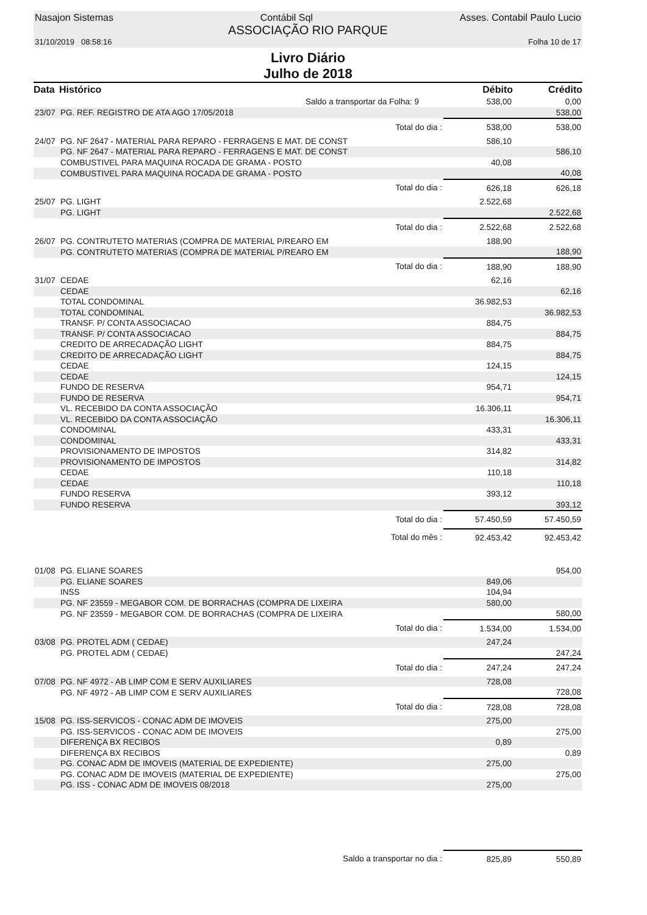Nasajon Sistemas Contábil Sql Asses. Contabil Paulo Lucio
ASSOCIAÇÃO RIO PARQUE
31/10/2019 08:58:16 Folha 10 de 17
Livro Diário
Julho de 2018
| Data | Histórico | Débito | Crédito |
| --- | --- | --- | --- |
| | Saldo a transportar da Folha: 9 | 538,00 | 0,00 |
| 23/07 | PG. REF. REGISTRO DE ATA AGO 17/05/2018 | | 538,00 |
| | Total do dia : | 538,00 | 538,00 |
| 24/07 | PG. NF 2647 - MATERIAL PARA REPARO - FERRAGENS E MAT. DE CONST | 586,10 | |
| | PG. NF 2647 - MATERIAL PARA REPARO - FERRAGENS E MAT. DE CONST | | 586,10 |
| | COMBUSTIVEL PARA MAQUINA ROCADA DE GRAMA - POSTO | 40,08 | |
| | COMBUSTIVEL PARA MAQUINA ROCADA DE GRAMA - POSTO | | 40,08 |
| | Total do dia : | 626,18 | 626,18 |
| 25/07 | PG. LIGHT | 2.522,68 | |
| | PG. LIGHT | | 2.522,68 |
| | Total do dia : | 2.522,68 | 2.522,68 |
| 26/07 | PG. CONTRUTETO MATERIAS (COMPRA DE MATERIAL P/REARO EM | 188,90 | |
| | PG. CONTRUTETO MATERIAS (COMPRA DE MATERIAL P/REARO EM | | 188,90 |
| | Total do dia : | 188,90 | 188,90 |
| 31/07 | CEDAE | 62,16 | |
| | CEDAE | | 62,16 |
| | TOTAL CONDOMINAL | 36.982,53 | |
| | TOTAL CONDOMINAL | | 36.982,53 |
| | TRANSF. P/ CONTA ASSOCIACAO | 884,75 | |
| | TRANSF. P/ CONTA ASSOCIACAO | | 884,75 |
| | CREDITO DE ARRECADAÇÃO LIGHT | 884,75 | |
| | CREDITO DE ARRECADAÇÃO LIGHT | | 884,75 |
| | CEDAE | 124,15 | |
| | CEDAE | | 124,15 |
| | FUNDO DE RESERVA | 954,71 | |
| | FUNDO DE RESERVA | | 954,71 |
| | VL. RECEBIDO DA CONTA ASSOCIAÇÃO | 16.306,11 | |
| | VL. RECEBIDO DA CONTA ASSOCIAÇÃO | | 16.306,11 |
| | CONDOMINAL | 433,31 | |
| | CONDOMINAL | | 433,31 |
| | PROVISIONAMENTO DE IMPOSTOS | 314,82 | |
| | PROVISIONAMENTO DE IMPOSTOS | | 314,82 |
| | CEDAE | 110,18 | |
| | CEDAE | | 110,18 |
| | FUNDO RESERVA | 393,12 | |
| | FUNDO RESERVA | | 393,12 |
| | Total do dia : | 57.450,59 | 57.450,59 |
| | Total do mês : | 92.453,42 | 92.453,42 |
| 01/08 | PG. ELIANE SOARES | | 954,00 |
| | PG. ELIANE SOARES | 849,06 | |
| | INSS | 104,94 | |
| | PG. NF 23559 - MEGABOR COM. DE BORRACHAS (COMPRA DE LIXEIRA | 580,00 | |
| | PG. NF 23559 - MEGABOR COM. DE BORRACHAS (COMPRA DE LIXEIRA | | 580,00 |
| | Total do dia : | 1.534,00 | 1.534,00 |
| 03/08 | PG. PROTEL ADM ( CEDAE) | 247,24 | |
| | PG. PROTEL ADM ( CEDAE) | | 247,24 |
| | Total do dia : | 247,24 | 247,24 |
| 07/08 | PG. NF 4972 - AB LIMP COM E SERV AUXILIARES | 728,08 | |
| | PG. NF 4972 - AB LIMP COM E SERV AUXILIARES | | 728,08 |
| | Total do dia : | 728,08 | 728,08 |
| 15/08 | PG. ISS-SERVICOS - CONAC ADM DE IMOVEIS | 275,00 | |
| | PG. ISS-SERVICOS - CONAC ADM DE IMOVEIS | | 275,00 |
| | DIFERENÇA BX RECIBOS | 0,89 | |
| | DIFERENÇA BX RECIBOS | | 0,89 |
| | PG. CONAC ADM DE IMOVEIS (MATERIAL DE EXPEDIENTE) | 275,00 | |
| | PG. CONAC ADM DE IMOVEIS (MATERIAL DE EXPEDIENTE) | | 275,00 |
| | PG. ISS - CONAC ADM DE IMOVEIS 08/2018 | 275,00 | |
| | Saldo a transportar no dia : | 825,89 | 550,89 |